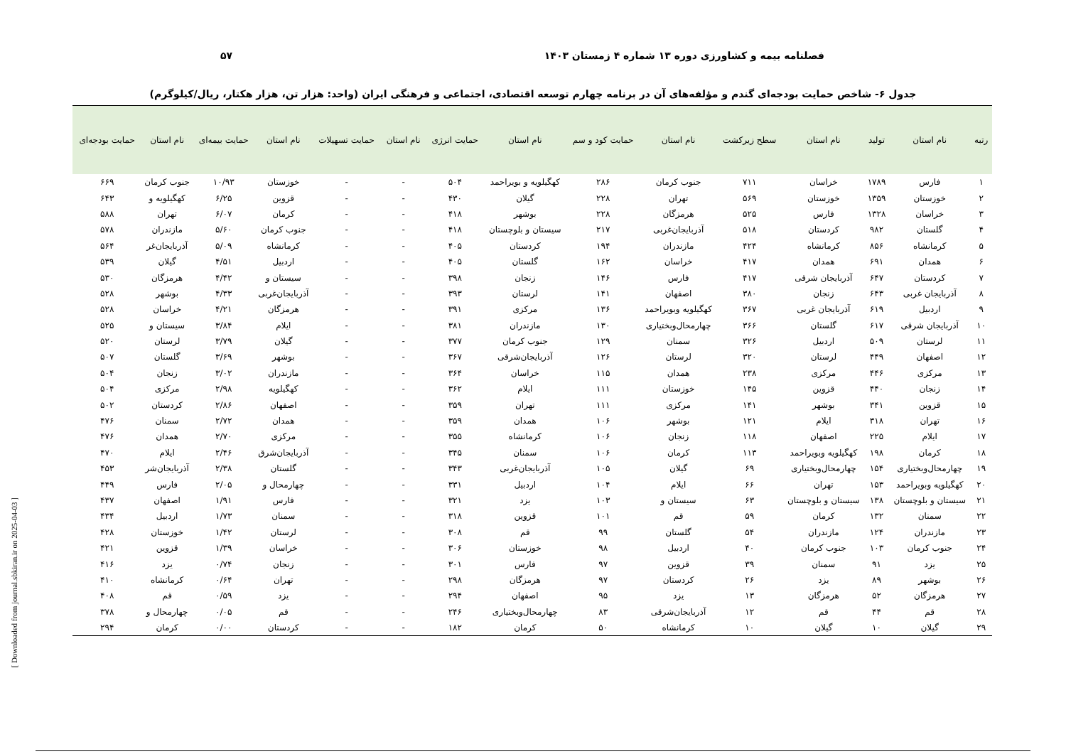فصلنامه بیمه و کشاورزی دوره ۱۳ شماره ۴ زمستان ۱۴۰۳ ۵۷
جدول ۶- شاخص حمایت بودجه‌ای گندم و مؤلفه‌های آن در برنامه چهارم توسعه اقتصادی، اجتماعی و فرهنگی ایران (واحد: هزار تن، هزار هکتار، ریال/کیلوگرم)
| رتبه | نام استان | تولید | نام استان | سطح زیرکشت | نام استان | حمایت کود و سم | نام استان | حمایت انرژی | نام استان | حمایت تسهیلات | نام استان | حمایت بیمه‌ای | نام استان | حمایت بودجه‌ای |
| --- | --- | --- | --- | --- | --- | --- | --- | --- | --- | --- | --- | --- | --- | --- |
| ۱ | فارس | ۱۷۸۹ | خراسان | ۷۱۱ | جنوب کرمان | ۲۸۶ | کهگیلویه و بویراحمد | ۵۰۴ | - | - | خوزستان | ۱۰/۹۳ | جنوب کرمان | ۶۶۹ |
| ۲ | خوزستان | ۱۳۵۹ | خوزستان | ۵۶۹ | تهران | ۲۲۸ | گیلان | ۴۳۰ | - | - | قزوین | ۶/۲۵ | کهگیلویه و | ۶۴۳ |
| ۳ | خراسان | ۱۳۲۸ | فارس | ۵۲۵ | هرمزگان | ۲۲۸ | بوشهر | ۴۱۸ | - | - | کرمان | ۶/۰۷ | تهران | ۵۸۸ |
| ۴ | گلستان | ۹۸۲ | کردستان | ۵۱۸ | آذربایجان‌غربی | ۲۱۷ | سیستان و بلوچستان | ۴۱۸ | - | - | جنوب کرمان | ۵/۶۰ | مازندران | ۵۷۸ |
| ۵ | کرمانشاه | ۸۵۶ | کرمانشاه | ۴۲۴ | مازندران | ۱۹۴ | کردستان | ۴۰۵ | - | - | کرمانشاه | ۵/۰۹ | آذربایجان‌غر | ۵۶۴ |
| ۶ | همدان | ۶۹۱ | همدان | ۴۱۷ | خراسان | ۱۶۲ | گلستان | ۴۰۵ | - | - | اردبیل | ۴/۵۱ | گیلان | ۵۳۹ |
| ۷ | کردستان | ۶۴۷ | آذربایجان شرقی | ۴۱۷ | فارس | ۱۴۶ | زنجان | ۳۹۸ | - | - | سیستان و | ۴/۴۲ | هرمزگان | ۵۳۰ |
| ۸ | آذربایجان غربی | ۶۴۳ | زنجان | ۳۸۰ | اصفهان | ۱۴۱ | لرستان | ۳۹۳ | - | - | آذربایجان‌غربی | ۴/۳۳ | بوشهر | ۵۲۸ |
| ۹ | اردبیل | ۶۱۹ | آذربایجان غربی | ۳۶۷ | کهگیلویه وبویراحمد | ۱۳۶ | مرکزی | ۳۹۱ | - | - | هرمزگان | ۴/۲۱ | خراسان | ۵۲۸ |
| ۱۰ | آذربایجان شرقی | ۶۱۷ | گلستان | ۳۶۶ | چهارمحال‌وبختیاری | ۱۳۰ | مازندران | ۳۸۱ | - | - | ایلام | ۳/۸۴ | سیستان و | ۵۲۵ |
| ۱۱ | لرستان | ۵۰۹ | اردبیل | ۳۲۶ | سمنان | ۱۲۹ | جنوب کرمان | ۳۷۷ | - | - | گیلان | ۳/۷۹ | لرستان | ۵۲۰ |
| ۱۲ | اصفهان | ۴۴۹ | لرستان | ۳۲۰ | لرستان | ۱۲۶ | آذربایجان‌شرقی | ۳۶۷ | - | - | بوشهر | ۳/۶۹ | گلستان | ۵۰۷ |
| ۱۳ | مرکزی | ۴۴۶ | مرکزی | ۲۳۸ | همدان | ۱۱۵ | خراسان | ۳۶۴ | - | - | مازندران | ۳/۰۲ | زنجان | ۵۰۴ |
| ۱۴ | زنجان | ۴۴۰ | قزوین | ۱۴۵ | خوزستان | ۱۱۱ | ایلام | ۳۶۲ | - | - | کهگیلویه | ۲/۹۸ | مرکزی | ۵۰۴ |
| ۱۵ | قزوین | ۳۴۱ | بوشهر | ۱۴۱ | مرکزی | ۱۱۱ | تهران | ۳۵۹ | - | - | اصفهان | ۲/۸۶ | کردستان | ۵۰۲ |
| ۱۶ | تهران | ۳۱۸ | ایلام | ۱۲۱ | بوشهر | ۱۰۶ | همدان | ۳۵۹ | - | - | همدان | ۲/۷۲ | سمنان | ۴۷۶ |
| ۱۷ | ایلام | ۲۲۵ | اصفهان | ۱۱۸ | زنجان | ۱۰۶ | کرمانشاه | ۳۵۵ | - | - | مرکزی | ۲/۷۰ | همدان | ۴۷۶ |
| ۱۸ | کرمان | ۱۹۸ | کهگیلویه وبویراحمد | ۱۱۳ | کرمان | ۱۰۶ | سمنان | ۳۴۵ | - | - | آذربایجان‌شرق | ۲/۴۶ | ایلام | ۴۷۰ |
| ۱۹ | چهارمحال‌وبختیاری | ۱۵۴ | چهارمحال‌وبختیاری | ۶۹ | گیلان | ۱۰۵ | آذربایجان‌غربی | ۳۴۳ | - | - | گلستان | ۲/۳۸ | آذربایجان‌شر | ۴۵۳ |
| ۲۰ | کهگیلویه وبویراحمد | ۱۵۳ | تهران | ۶۶ | ایلام | ۱۰۴ | اردبیل | ۳۳۱ | - | - | چهارمحال و | ۲/۰۵ | فارس | ۴۴۹ |
| ۲۱ | سیستان و بلوچستان | ۱۳۸ | سیستان و بلوچستان | ۶۳ | سیستان و | ۱۰۳ | یزد | ۳۲۱ | - | - | فارس | ۱/۹۱ | اصفهان | ۴۳۷ |
| ۲۲ | سمنان | ۱۳۲ | کرمان | ۵۹ | قم | ۱۰۱ | قزوین | ۳۱۸ | - | - | سمنان | ۱/۷۳ | اردبیل | ۴۳۴ |
| ۲۳ | مازندران | ۱۲۴ | مازندران | ۵۴ | گلستان | ۹۹ | قم | ۳۰۸ | - | - | لرستان | ۱/۴۲ | خوزستان | ۴۲۸ |
| ۲۴ | جنوب کرمان | ۱۰۳ | جنوب کرمان | ۴۰ | اردبیل | ۹۸ | خوزستان | ۳۰۶ | - | - | خراسان | ۱/۳۹ | قزوین | ۴۲۱ |
| ۲۵ | یزد | ۹۱ | سمنان | ۳۹ | قزوین | ۹۷ | فارس | ۳۰۱ | - | - | زنجان | ۰/۷۴ | یزد | ۴۱۶ |
| ۲۶ | بوشهر | ۸۹ | یزد | ۲۶ | کردستان | ۹۷ | هرمزگان | ۲۹۸ | - | - | تهران | ۰/۶۴ | کرمانشاه | ۴۱۰ |
| ۲۷ | هرمزگان | ۵۲ | هرمزگان | ۱۳ | یزد | ۹۵ | اصفهان | ۲۹۴ | - | - | یزد | ۰/۵۹ | قم | ۴۰۸ |
| ۲۸ | قم | ۴۴ | قم | ۱۲ | آذربایجان‌شرقی | ۸۳ | چهارمحال‌وبختیاری | ۲۴۶ | - | - | قم | ۰/۰۵ | چهارمحال و | ۳۷۸ |
| ۲۹ | گیلان | ۱۰ | گیلان | ۱۰ | کرمانشاه | ۵۰ | کرمان | ۱۸۲ | - | - | کردستان | ۰/۰۰ | کرمان | ۲۹۴ |
[ Downloaded from journal.sbkiran.ir on 2025-04-03 ]